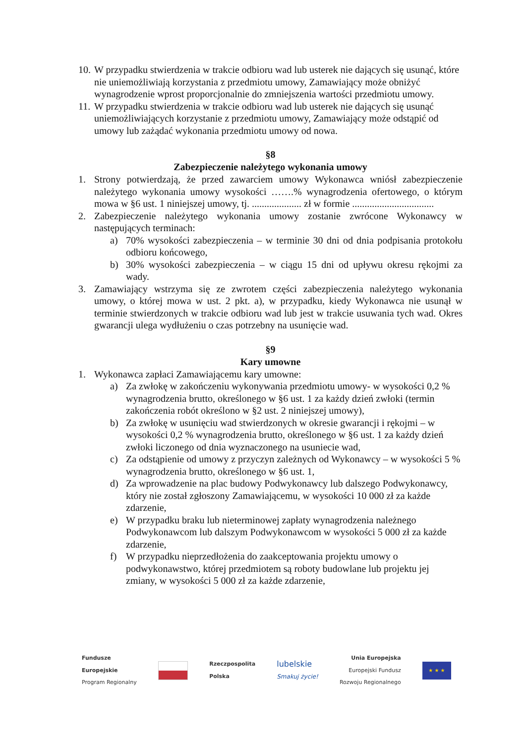10.
W przypadku stwierdzenia w trakcie odbioru wad lub usterek nie dających się usunąć, które nie uniemożliwiają korzystania z przedmiotu umowy, Zamawiający może obniżyć wynagrodzenie wprost proporcjonalnie do zmniejszenia wartości przedmiotu umowy.
11.
W przypadku stwierdzenia w trakcie odbioru wad lub usterek nie dających się usunąć uniemożliwiających korzystanie z przedmiotu umowy, Zamawiający może odstąpić od umowy lub zażądać wykonania przedmiotu umowy od nowa.
§8
Zabezpieczenie należytego wykonania umowy
1. Strony potwierdzają, że przed zawarciem umowy Wykonawca wniósł zabezpieczenie należytego wykonania umowy wysokości …….% wynagrodzenia ofertowego, o którym mowa w §6 ust. 1 niniejszej umowy, tj. .................... zł w formie .................................
2. Zabezpieczenie należytego wykonania umowy zostanie zwrócone Wykonawcy w następujących terminach:
a) 70% wysokości zabezpieczenia – w terminie 30 dni od dnia podpisania protokołu odbioru końcowego,
b) 30% wysokości zabezpieczenia – w ciągu 15 dni od upływu okresu rękojmi za wady.
3. Zamawiający wstrzyma się ze zwrotem części zabezpieczenia należytego wykonania umowy, o której mowa w ust. 2 pkt. a), w przypadku, kiedy Wykonawca nie usunął w terminie stwierdzonych w trakcie odbioru wad lub jest w trakcie usuwania tych wad. Okres gwarancji ulega wydłużeniu o czas potrzebny na usunięcie wad.
§9
Kary umowne
1. Wykonawca zapłaci Zamawiającemu kary umowne:
a) Za zwłokę w zakończeniu wykonywania przedmiotu umowy- w wysokości 0,2 % wynagrodzenia brutto, określonego w §6 ust. 1 za każdy dzień zwłoki (termin zakończenia robót określono w §2 ust. 2 niniejszej umowy),
b) Za zwłokę w usunięciu wad stwierdzonych w okresie gwarancji i rękojmi – w wysokości 0,2 % wynagrodzenia brutto, określonego w §6 ust. 1 za każdy dzień zwłoki liczonego od dnia wyznaczonego na usuniecie wad,
c) Za odstąpienie od umowy z przyczyn zależnych od Wykonawcy – w wysokości 5 % wynagrodzenia brutto, określonego w §6 ust. 1,
d) Za wprowadzenie na plac budowy Podwykonawcy lub dalszego Podwykonawcy, który nie został zgłoszony Zamawiającemu, w wysokości 10 000 zł za każde zdarzenie,
e) W przypadku braku lub nieterminowej zapłaty wynagrodzenia należnego Podwykonawcom lub dalszym Podwykonawcom w wysokości 5 000 zł za każde zdarzenie,
f) W przypadku nieprzedłożenia do zaakceptowania projektu umowy o podwykonawstwo, której przedmiotem są roboty budowlane lub projektu jej zmiany, w wysokości 5 000 zł za każde zdarzenie,
Fundusze
Europejskie
Program Regionalny
Rzeczpospolita
Polska
lubelskie
Smakuj życie!
Unia Europejska
Europejski Fundusz
Rozwoju Regionalnego
★ ★ ★